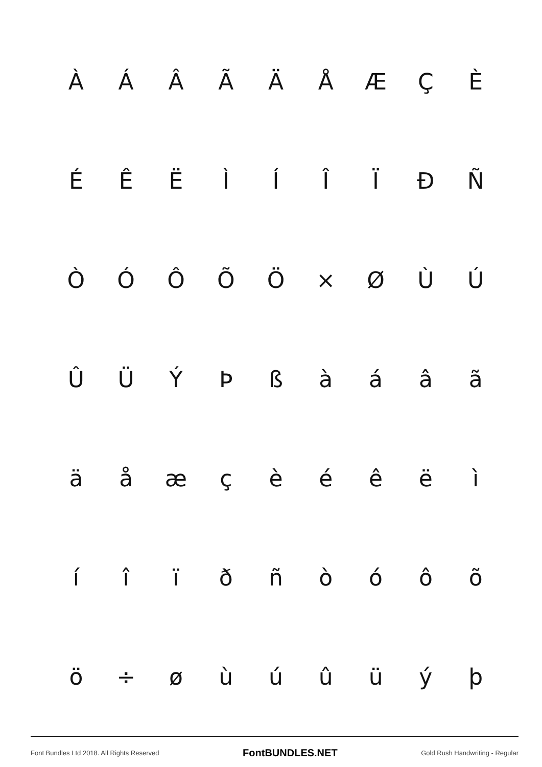À Á Â Ã Ä Å Æ Ç È
É Ê Ë Ì Í Î Ï Ð Ñ
Ò Ó Ô Õ Ö × Ø Ù Ú
Û Ü Ý Þ ß à á â ã
ä å æ ç è é ê ë ì
í î ï ð ñ ò ó ô õ
ö ÷ ø ù ú û ü ý þ
Font Bundles Ltd 2018. All Rights Reserved FontBUNDLES.NET Gold Rush Handwriting - Regular